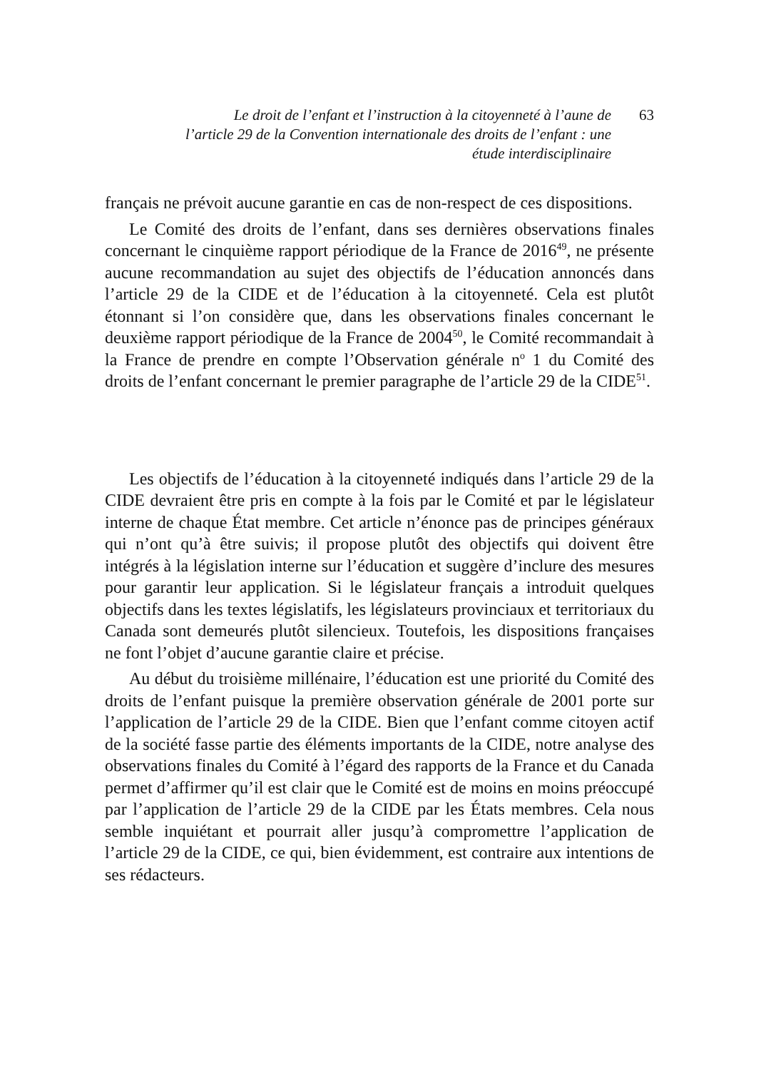Le droit de l’enfant et l’instruction à la citoyenneté à l’aune de l’article 29 de la Convention internationale des droits de l’enfant : une étude interdisciplinaire
63
français ne prévoit aucune garantie en cas de non-respect de ces dispositions.
Le Comité des droits de l’enfant, dans ses dernières observations finales concernant le cinquième rapport périodique de la France de 2016<sup>49</sup>, ne présente aucune recommandation au sujet des objectifs de l’éducation annoncés dans l’article 29 de la CIDE et de l’éducation à la citoyenneté. Cela est plutôt étonnant si l’on considère que, dans les observations finales concernant le deuxième rapport périodique de la France de 2004<sup>50</sup>, le Comité recommandait à la France de prendre en compte l’Observation générale n<sup>o</sup> 1 du Comité des droits de l’enfant concernant le premier paragraphe de l’article 29 de la CIDE<sup>51</sup>.
Les objectifs de l’éducation à la citoyenneté indiqués dans l’article 29 de la CIDE devraient être pris en compte à la fois par le Comité et par le législateur interne de chaque État membre. Cet article n’énonce pas de principes généraux qui n’ont qu’à être suivis; il propose plutôt des objectifs qui doivent être intégrés à la législation interne sur l’éducation et suggère d’inclure des mesures pour garantir leur application. Si le législateur français a introduit quelques objectifs dans les textes législatifs, les législateurs provinciaux et territoriaux du Canada sont demeurés plutôt silencieux. Toutefois, les dispositions françaises ne font l’objet d’aucune garantie claire et précise.
Au début du troisième millénaire, l’éducation est une priorité du Comité des droits de l’enfant puisque la première observation générale de 2001 porte sur l’application de l’article 29 de la CIDE. Bien que l’enfant comme citoyen actif de la société fasse partie des éléments importants de la CIDE, notre analyse des observations finales du Comité à l’égard des rapports de la France et du Canada permet d’affirmer qu’il est clair que le Comité est de moins en moins préoccupé par l’application de l’article 29 de la CIDE par les États membres. Cela nous semble inquiétant et pourrait aller jusqu’à compromettre l’application de l’article 29 de la CIDE, ce qui, bien évidemment, est contraire aux intentions de ses rédacteurs.